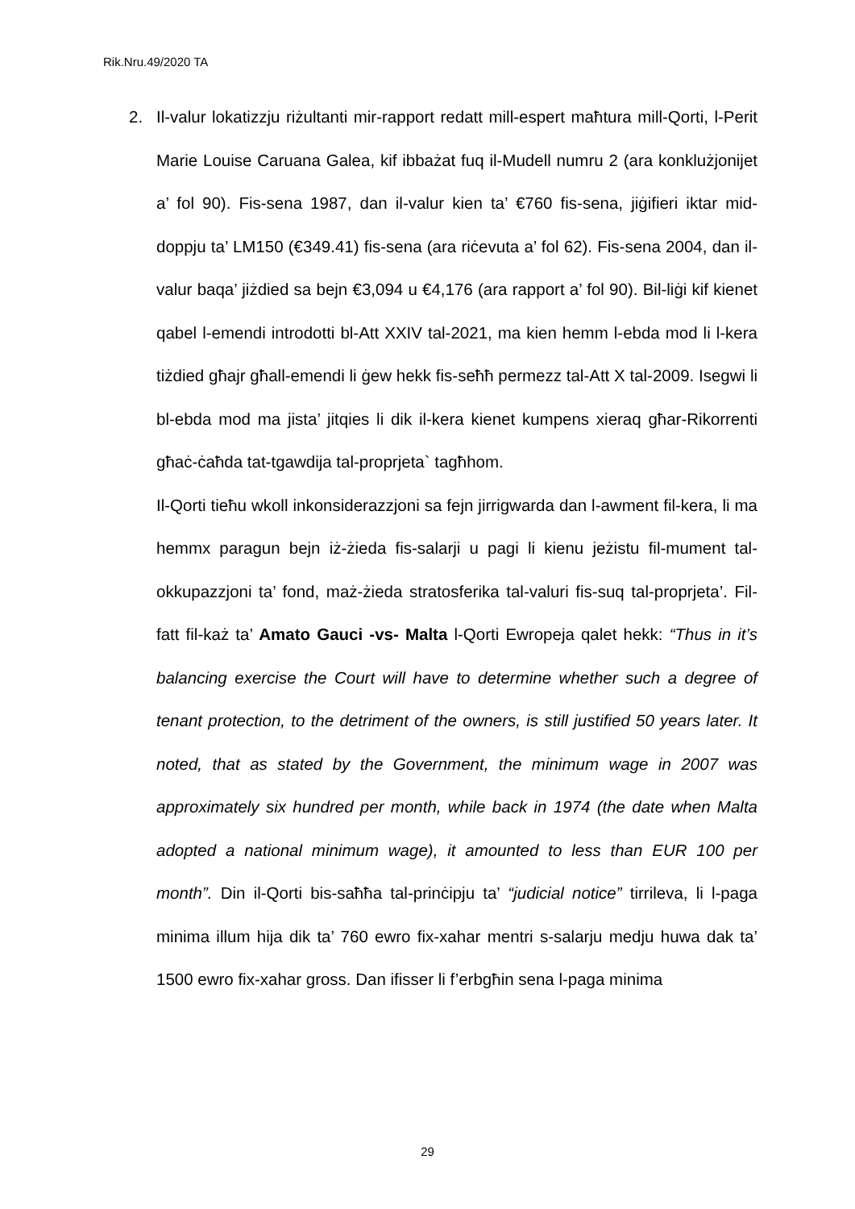Rik.Nru.49/2020 TA
2. Il-valur lokatizzju riżultanti mir-rapport redatt mill-espert maħtura mill-Qorti, l-Perit Marie Louise Caruana Galea, kif ibbażat fuq il-Mudell numru 2 (ara konklużjonijet a’ fol 90). Fis-sena 1987, dan il-valur kien ta’ €760 fis-sena, jiġifieri iktar mid-doppju ta’ LM150 (€349.41) fis-sena (ara riċevuta a’ fol 62). Fis-sena 2004, dan il-valur baqa’ jiżdied sa bejn €3,094 u €4,176 (ara rapport a’ fol 90). Bil-liġi kif kienet qabel l-emendi introdotti bl-Att XXIV tal-2021, ma kien hemm l-ebda mod li l-kera tiżdied għajr għall-emendi li ġew hekk fis-seħħ permezz tal-Att X tal-2009. Isegwi li bl-ebda mod ma jista’ jitqies li dik il-kera kienet kumpens xieraq għar-Rikorrenti għaċ-ċaħda tat-tgawdija tal-proprjeta` tagħhom.
Il-Qorti tieħu wkoll inkonsiderazzjoni sa fejn jirrigwarda dan l-awment fil-kera, li ma hemmx paragun bejn iż-żieda fis-salarji u pagi li kienu jeżistu fil-mument tal-okkupazzjoni ta’ fond, maż-żieda stratosferika tal-valuri fis-suq tal-proprjeta’. Fil-fatt fil-każ ta’ Amato Gauci -vs- Malta l-Qorti Ewropeja qalet hekk: “Thus in it’s balancing exercise the Court will have to determine whether such a degree of tenant protection, to the detriment of the owners, is still justified 50 years later. It noted, that as stated by the Government, the minimum wage in 2007 was approximately six hundred per month, while back in 1974 (the date when Malta adopted a national minimum wage), it amounted to less than EUR 100 per month”. Din il-Qorti bis-saħħa tal-prinċipju ta’ “judicial notice” tirrileva, li l-paga minima illum hija dik ta’ 760 ewro fix-xahar mentri s-salarju medju huwa dak ta’ 1500 ewro fix-xahar gross. Dan ifisser li f’erbgħin sena l-paga minima
29